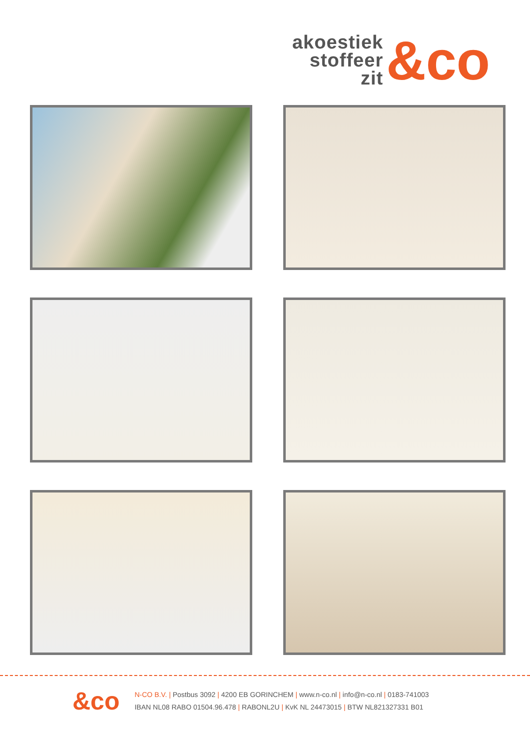akoestiek
stoffeer
zit
&co
&co
N-CO B.V. | Postbus 3092 | 4200 EB GORINCHEM | www.n-co.nl | info@n-co.nl | 0183-741003
IBAN NL08 RABO 01504.96.478 | RABONL2U | KvK NL 24473015 | BTW NL821327331 B01